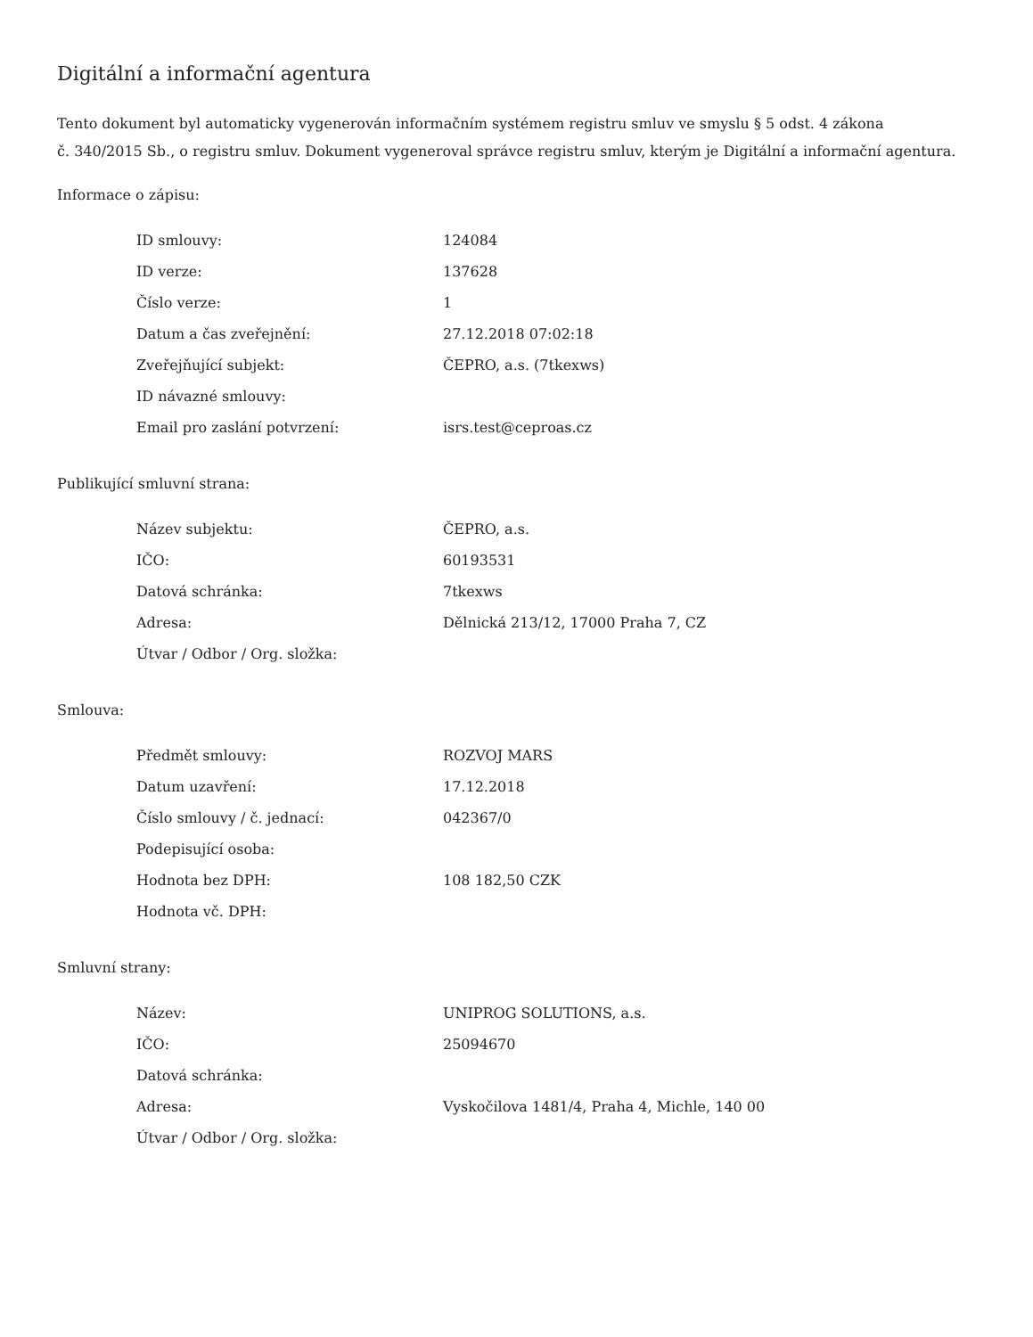Digitální a informační agentura
Tento dokument byl automaticky vygenerován informačním systémem registru smluv ve smyslu § 5 odst. 4 zákona
č. 340/2015 Sb., o registru smluv. Dokument vygeneroval správce registru smluv, kterým je Digitální a informační agentura.
Informace o zápisu:
| ID smlouvy: | 124084 |
| ID verze: | 137628 |
| Číslo verze: | 1 |
| Datum a čas zveřejnění: | 27.12.2018 07:02:18 |
| Zveřejňující subjekt: | ČEPRO, a.s. (7tkexws) |
| ID návazné smlouvy: | |
| Email pro zaslání potvrzení: | isrs.test@ceproas.cz |
Publikující smluvní strana:
| Název subjektu: | ČEPRO, a.s. |
| IČO: | 60193531 |
| Datová schránka: | 7tkexws |
| Adresa: | Dělnická 213/12, 17000 Praha 7, CZ |
| Útvar / Odbor / Org. složka: | |
Smlouva:
| Předmět smlouvy: | ROZVOJ MARS |
| Datum uzavření: | 17.12.2018 |
| Číslo smlouvy / č. jednací: | 042367/0 |
| Podepisující osoba: | |
| Hodnota bez DPH: | 108 182,50 CZK |
| Hodnota vč. DPH: | |
Smluvní strany:
| Název: | UNIPROG SOLUTIONS, a.s. |
| IČO: | 25094670 |
| Datová schránka: | |
| Adresa: | Vyskočilova 1481/4, Praha 4, Michle, 140 00 |
| Útvar / Odbor / Org. složka: | |